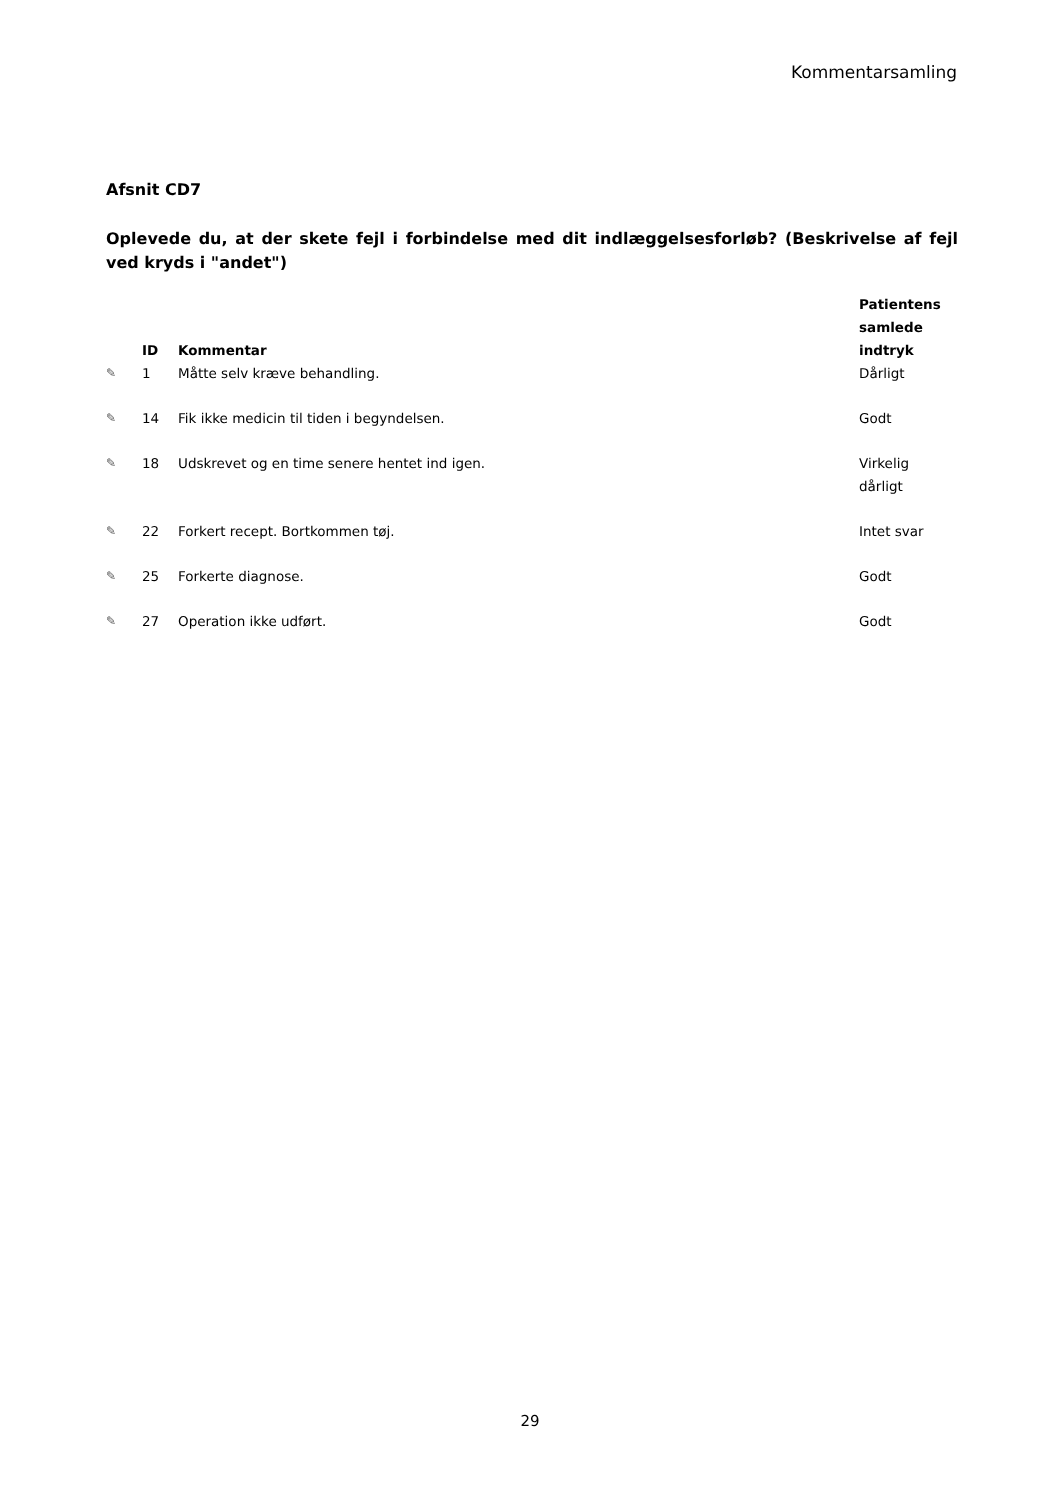Kommentarsamling
Afsnit CD7
Oplevede du, at der skete fejl i forbindelse med dit indlæggelsesforløb? (Beskrivelse af fejl ved kryds i "andet")
| | ID | Kommentar | Patientens samlede indtryk |
| --- | --- | --- | --- |
| ✎ | 1 | Måtte selv kræve behandling. | Dårligt |
| ✎ | 14 | Fik ikke medicin til tiden i begyndelsen. | Godt |
| ✎ | 18 | Udskrevet og en time senere hentet ind igen. | Virkelig dårligt |
| ✎ | 22 | Forkert recept. Bortkommen tøj. | Intet svar |
| ✎ | 25 | Forkerte diagnose. | Godt |
| ✎ | 27 | Operation ikke udført. | Godt |
29